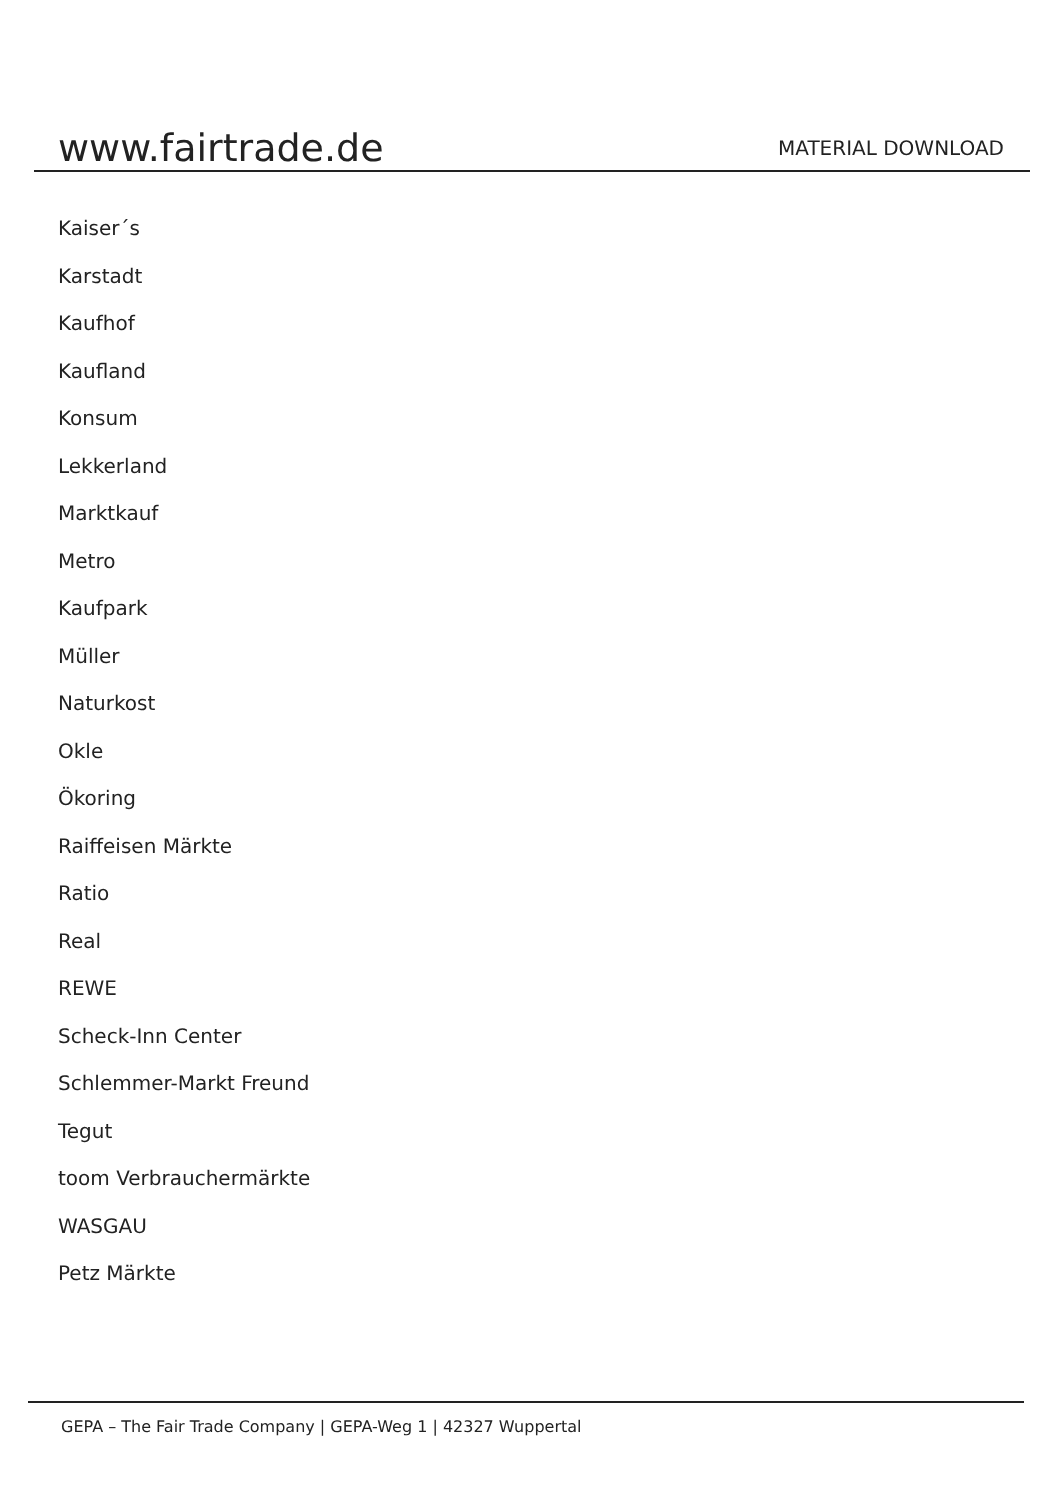www.fairtrade.de
MATERIAL DOWNLOAD
Kaiser´s
Karstadt
Kaufhof
Kaufland
Konsum
Lekkerland
Marktkauf
Metro
Kaufpark
Müller
Naturkost
Okle
Ökoring
Raiffeisen Märkte
Ratio
Real
REWE
Scheck-Inn Center
Schlemmer-Markt Freund
Tegut
toom Verbrauchermärkte
WASGAU
Petz Märkte
GEPA – The Fair Trade Company | GEPA-Weg 1 | 42327 Wuppertal